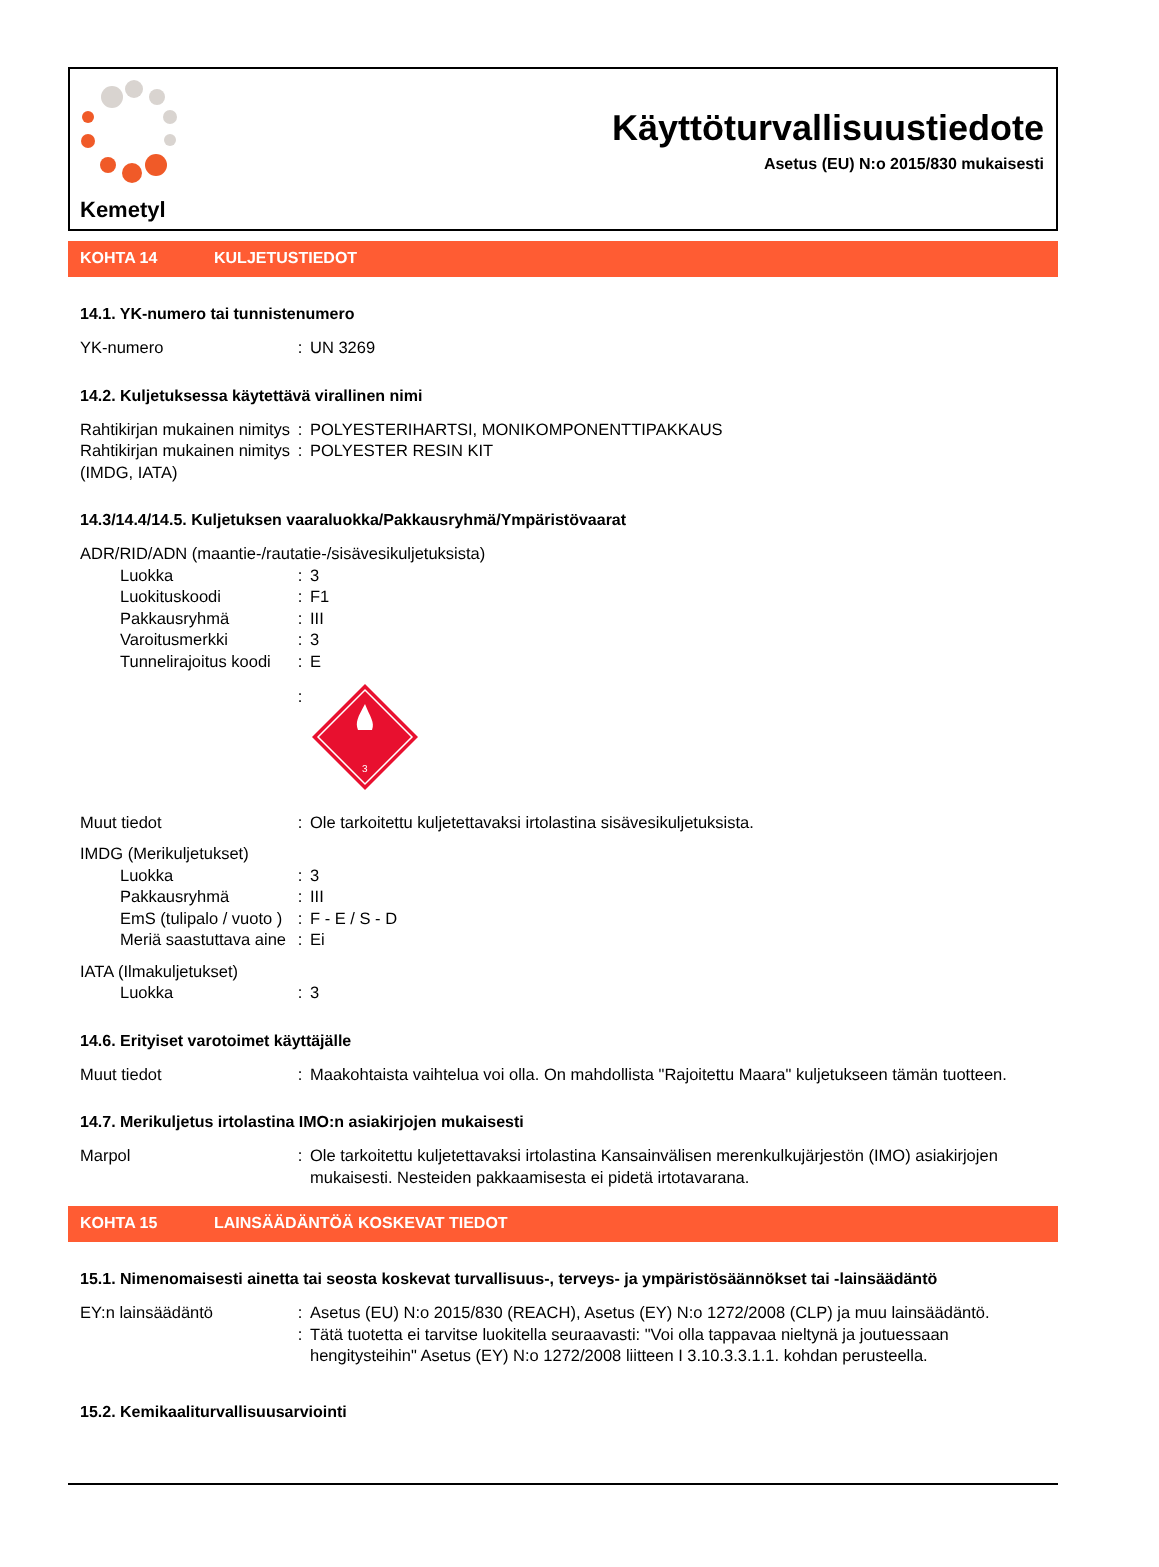Kemetyl
Käyttöturvallisuustiedote
Asetus (EU) N:o 2015/830 mukaisesti
KOHTA 14 KULJETUSTIEDOT
14.1. YK-numero tai tunnistenumero
| YK-numero | : | UN 3269 |
14.2. Kuljetuksessa käytettävä virallinen nimi
| Rahtikirjan mukainen nimitys | : | POLYESTERIHARTSI, MONIKOMPONENTTIPAKKAUS |
| Rahtikirjan mukainen nimitys (IMDG, IATA) | : | POLYESTER RESIN KIT |
14.3/14.4/14.5. Kuljetuksen vaaraluokka/Pakkausryhmä/Ympäristövaarat
| ADR/RID/ADN (maantie-/rautatie-/sisävesikuljetuksista) | | |
| Luokka | : | 3 |
| Luokituskoodi | : | F1 |
| Pakkausryhmä | : | III |
| Varoitusmerkki | : | 3 |
| Tunnelirajoitus koodi | : | E |
| | : | 3 |
| Muut tiedot | : | Ole tarkoitettu kuljetettavaksi irtolastina sisävesikuljetuksista. |
| IMDG (Merikuljetukset) | | |
| Luokka | : | 3 |
| Pakkausryhmä | : | III |
| EmS (tulipalo / vuoto ) | : | F - E / S - D |
| Meriä saastuttava aine | : | Ei |
| IATA (Ilmakuljetukset) | | |
| Luokka | : | 3 |
14.6. Erityiset varotoimet käyttäjälle
| Muut tiedot | : | Maakohtaista vaihtelua voi olla. On mahdollista "Rajoitettu Maara" kuljetukseen tämän tuotteen. |
14.7. Merikuljetus irtolastina IMO:n asiakirjojen mukaisesti
| Marpol | : | Ole tarkoitettu kuljetettavaksi irtolastina Kansainvälisen merenkulkujärjestön (IMO) asiakirjojen mukaisesti. Nesteiden pakkaamisesta ei pidetä irtotavarana. |
KOHTA 15 LAINSÄÄDÄNTÖÄ KOSKEVAT TIEDOT
15.1. Nimenomaisesti ainetta tai seosta koskevat turvallisuus-, terveys- ja ympäristösäännökset tai -lainsäädäntö
| EY:n lainsäädäntö | : | Asetus (EU) N:o 2015/830 (REACH), Asetus (EY) N:o 1272/2008 (CLP) ja muu lainsäädäntö. |
| | : | Tätä tuotetta ei tarvitse luokitella seuraavasti: "Voi olla tappavaa nieltynä ja joutuessaan hengitysteihin" Asetus (EY) N:o 1272/2008 liitteen I 3.10.3.3.1.1. kohdan perusteella. |
15.2. Kemikaaliturvallisuusarviointi